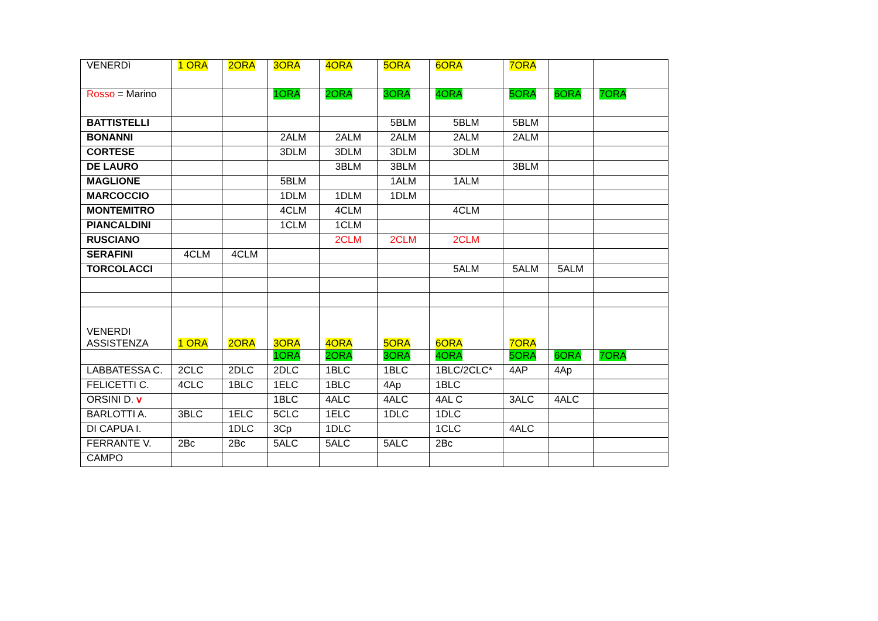| VENERDì | 1 ORA | 2ORA | 3ORA | 4ORA | 5ORA | 6ORA | 7ORA | | |
| Rosso = Marino | | | 1ORA | 2ORA | 3ORA | 4ORA | 5ORA | 6ORA | 7ORA |
| BATTISTELLI | | | | | 5BLM | 5BLM | 5BLM | | |
| BONANNI | | | 2ALM | 2ALM | 2ALM | 2ALM | 2ALM | | |
| CORTESE | | | 3DLM | 3DLM | 3DLM | 3DLM | | | |
| DE LAURO | | | | 3BLM | 3BLM | | 3BLM | | |
| MAGLIONE | | | 5BLM | | 1ALM | 1ALM | | | |
| MARCOCCIO | | | 1DLM | 1DLM | 1DLM | | | | |
| MONTEMITRO | | | 4CLM | 4CLM | | 4CLM | | | |
| PIANCALDINI | | | 1CLM | 1CLM | | | | | |
| RUSCIANO | | | | 2CLM | 2CLM | 2CLM | | | |
| SERAFINI | 4CLM | 4CLM | | | | | | | |
| TORCOLACCI | | | | | | 5ALM | 5ALM | 5ALM | |
| VENERDI ASSISTENZA | 1 ORA | 2ORA | 3ORA | 4ORA | 5ORA | 6ORA | 7ORA | | |
| | | | 1ORA | 2ORA | 3ORA | 4ORA | 5ORA | 6ORA | 7ORA |
| LABBATESSA C. | 2CLC | 2DLC | 2DLC | 1BLC | 1BLC | 1BLC/2CLC* | 4AP | 4Ap | |
| FELICETTI C. | 4CLC | 1BLC | 1ELC | 1BLC | 4Ap | 1BLC | | | |
| ORSINI D. v | | | 1BLC | 4ALC | 4ALC | 4AL C | 3ALC | 4ALC | |
| BARLOTTI A. | 3BLC | 1ELC | 5CLC | 1ELC | 1DLC | 1DLC | | | |
| DI CAPUA I. | | 1DLC | 3Cp | 1DLC | | 1CLC | 4ALC | | |
| FERRANTE V. | 2Bc | 2Bc | 5ALC | 5ALC | 5ALC | 2Bc | | | |
| CAMPO | | | | | | | | | |